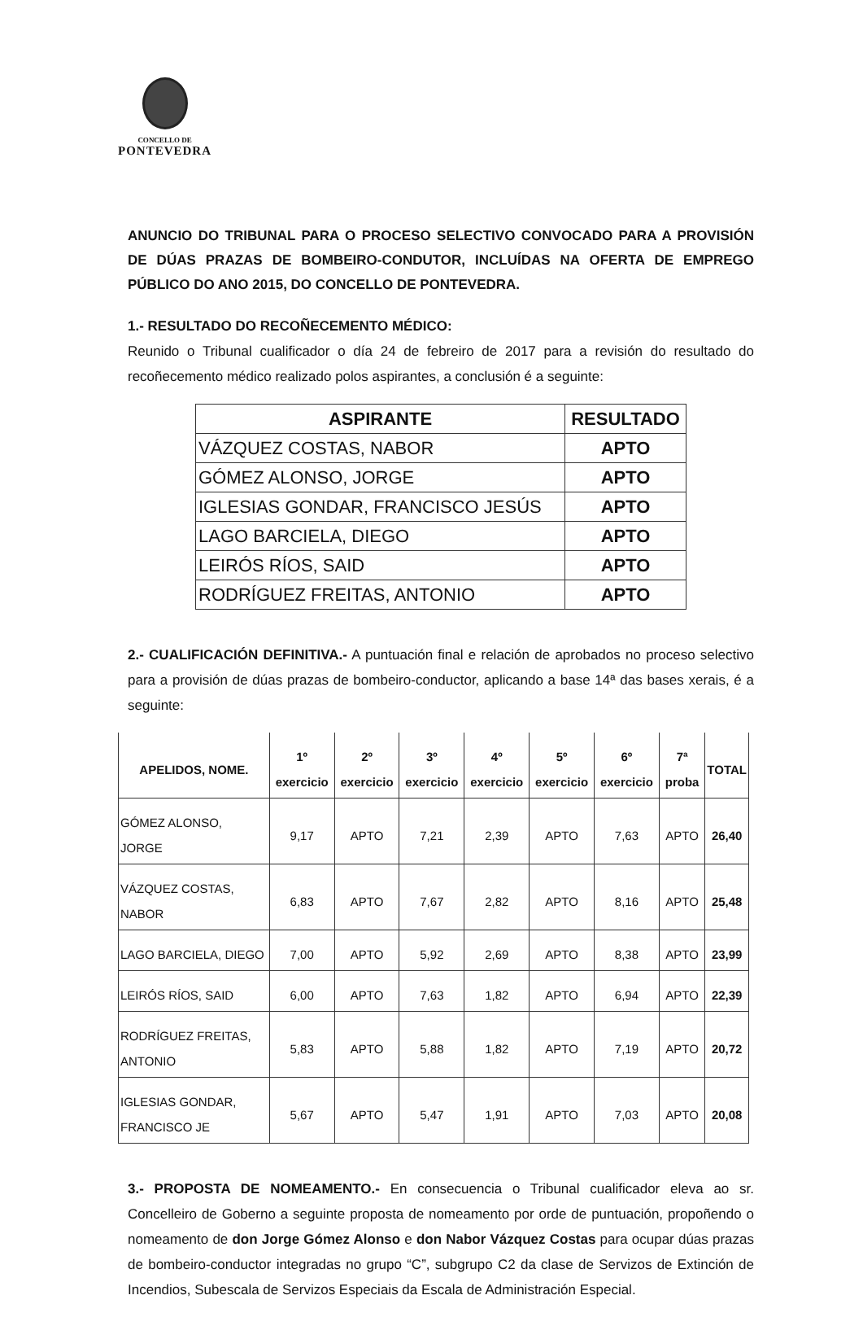CONCELLO DE
PONTEVEDRA
ANUNCIO DO TRIBUNAL PARA O PROCESO SELECTIVO CONVOCADO PARA A PROVISIÓN DE DÚAS PRAZAS DE BOMBEIRO-CONDUTOR, INCLUÍDAS NA OFERTA DE EMPREGO PÚBLICO DO ANO 2015, DO CONCELLO DE PONTEVEDRA.
1.- RESULTADO DO RECOÑECEMENTO MÉDICO:
Reunido o Tribunal cualificador o día 24 de febreiro de 2017 para a revisión do resultado do recoñecemento médico realizado polos aspirantes, a conclusión é a seguinte:
| ASPIRANTE | RESULTADO |
| --- | --- |
| VÁZQUEZ COSTAS, NABOR | APTO |
| GÓMEZ ALONSO, JORGE | APTO |
| IGLESIAS GONDAR, FRANCISCO JESÚS | APTO |
| LAGO BARCIELA, DIEGO | APTO |
| LEIRÓS RÍOS, SAID | APTO |
| RODRÍGUEZ FREITAS, ANTONIO | APTO |
2.- CUALIFICACIÓN DEFINITIVA.- A puntuación final e relación de aprobados no proceso selectivo para a provisión de dúas prazas de bombeiro-conductor, aplicando a base 14ª das bases xerais, é a seguinte:
| APELIDOS, NOME. | 1º exercicio | 2º exercicio | 3º exercicio | 4º exercicio | 5º exercicio | 6º exercicio | 7ª proba | TOTAL |
| --- | --- | --- | --- | --- | --- | --- | --- | --- |
| GÓMEZ ALONSO, JORGE | 9,17 | APTO | 7,21 | 2,39 | APTO | 7,63 | APTO | 26,40 |
| VÁZQUEZ COSTAS, NABOR | 6,83 | APTO | 7,67 | 2,82 | APTO | 8,16 | APTO | 25,48 |
| LAGO BARCIELA, DIEGO | 7,00 | APTO | 5,92 | 2,69 | APTO | 8,38 | APTO | 23,99 |
| LEIRÓS RÍOS, SAID | 6,00 | APTO | 7,63 | 1,82 | APTO | 6,94 | APTO | 22,39 |
| RODRÍGUEZ FREITAS, ANTONIO | 5,83 | APTO | 5,88 | 1,82 | APTO | 7,19 | APTO | 20,72 |
| IGLESIAS GONDAR, FRANCISCO JE | 5,67 | APTO | 5,47 | 1,91 | APTO | 7,03 | APTO | 20,08 |
3.- PROPOSTA DE NOMEAMENTO.- En consecuencia o Tribunal cualificador eleva ao sr. Concelleiro de Goberno a seguinte proposta de nomeamento por orde de puntuación, propoñendo o nomeamento de don Jorge Gómez Alonso e don Nabor Vázquez Costas para ocupar dúas prazas de bombeiro-conductor integradas no grupo “C”, subgrupo C2 da clase de Servizos de Extinción de Incendios, Subescala de Servizos Especiais da Escala de Administración Especial.